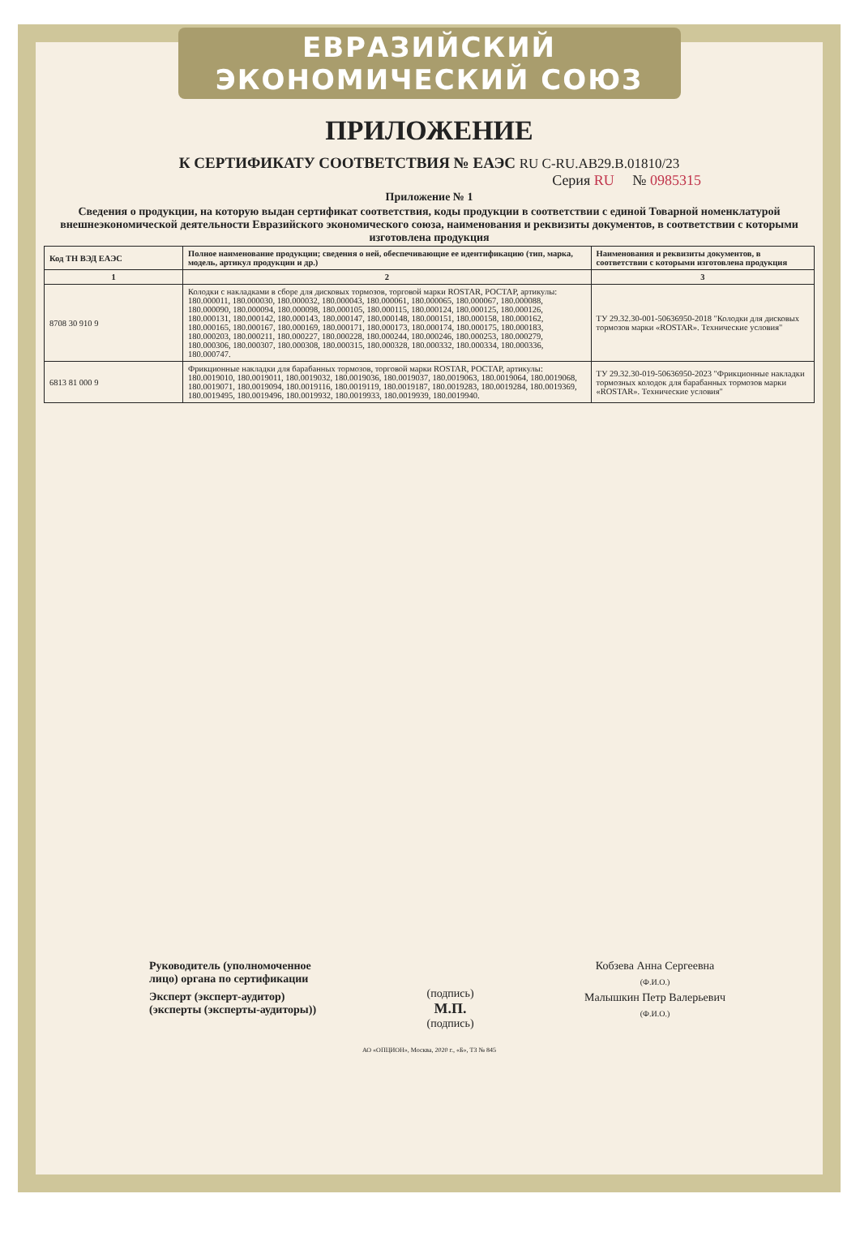ЕВРАЗИЙСКИЙ ЭКОНОМИЧЕСКИЙ СОЮЗ
ПРИЛОЖЕНИЕ
К СЕРТИФИКАТУ СООТВЕТСТВИЯ № ЕАЭС RU C-RU.АВ29.В.01810/23
Серия RU № 0985315
Приложение № 1
Сведения о продукции, на которую выдан сертификат соответствия, коды продукции в соответствии с единой Товарной номенклатурой внешнеэкономической деятельности Евразийского экономического союза, наименования и реквизиты документов, в соответствии с которыми изготовлена продукция
| Код ТН ВЭД ЕАЭС | Полное наименование продукции; сведения о ней, обеспечивающие ее идентификацию (тип, марка, модель, артикул продукции и др.) | Наименования и реквизиты документов, в соответствии с которыми изготовлена продукция |
| --- | --- | --- |
| 1 | 2 | 3 |
| 8708 30 910 9 | Колодки с накладками в сборе для дисковых тормозов, торговой марки ROSTAR, РОСТАР, артикулы: 180.000011, 180.000030, 180.000032, 180.000043, 180.000061, 180.000065, 180.000067, 180.000088, 180.000090, 180.000094, 180.000098, 180.000105, 180.000115, 180.000124, 180.000125, 180.000126, 180.000131, 180.000142, 180.000143, 180.000147, 180.000148, 180.000151, 180.000158, 180.000162, 180.000165, 180.000167, 180.000169, 180.000171, 180.000173, 180.000174, 180.000175, 180.000183, 180.000203, 180.000211, 180.000227, 180.000228, 180.000244, 180.000246, 180.000253, 180.000279, 180.000306, 180.000307, 180.000308, 180.000315, 180.000328, 180.000332, 180.000334, 180.000336, 180.000747. | ТУ 29.32.30-001-50636950-2018 "Колодки для дисковых тормозов марки «ROSTAR». Технические условия" |
| 6813 81 000 9 | Фрикционные накладки для барабанных тормозов, торговой марки ROSTAR, РОСТАР, артикулы: 180.0019010, 180.0019011, 180.0019032, 180.0019036, 180.0019037, 180.0019063, 180.0019064, 180.0019068, 180.0019071, 180.0019094, 180.0019116, 180.0019119, 180.0019187, 180.0019283, 180.0019284, 180.0019369, 180.0019495, 180.0019496, 180.0019932, 180.0019933, 180.0019939, 180.0019940. | ТУ 29.32.30-019-50636950-2023 "Фрикционные накладки тормозных колодок для барабанных тормозов марки «ROSTAR». Технические условия" |
Руководитель (уполномоченное
лицо) органа по сертификации
Эксперт (эксперт-аудитор)
(эксперты (эксперты-аудиторы))
(подпись)
М.П.
(подпись)
Кобзева Анна Сергеевна
(Ф.И.О.)
Малышкин Петр Валерьевич
(Ф.И.О.)
АО «ОПЦИОН», Москва, 2020 г., «Б», ТЗ № 845